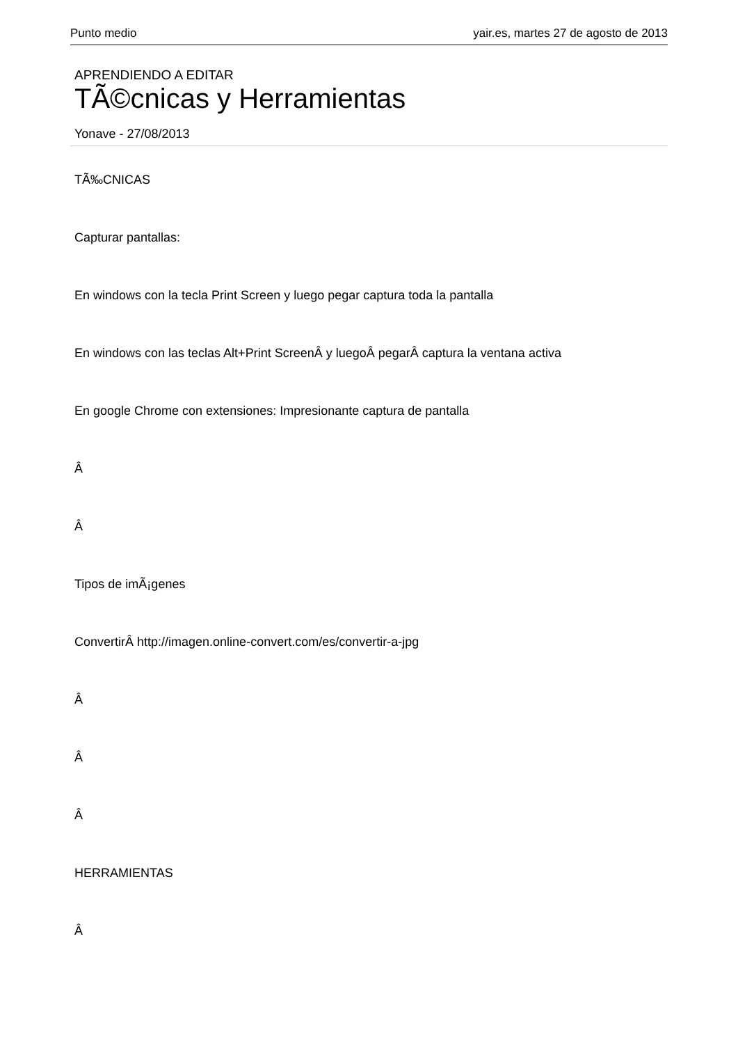Punto medio yair.es, martes 27 de agosto de 2013
APRENDIENDO A EDITAR
TÃ©cnicas y Herramientas
Yonave - 27/08/2013
TÃ‰CNICAS
Capturar pantallas:
En windows con la tecla Print Screen y luego pegar captura toda la pantalla
En windows con las teclas Alt+Print ScreenÂ y luegoÂ pegarÂ captura la ventana activa
En google Chrome con extensiones: Impresionante captura de pantalla
Â
Â
Tipos de imÃ¡genes
ConvertirÂ http://imagen.online-convert.com/es/convertir-a-jpg
Â
Â
Â
HERRAMIENTAS
Â